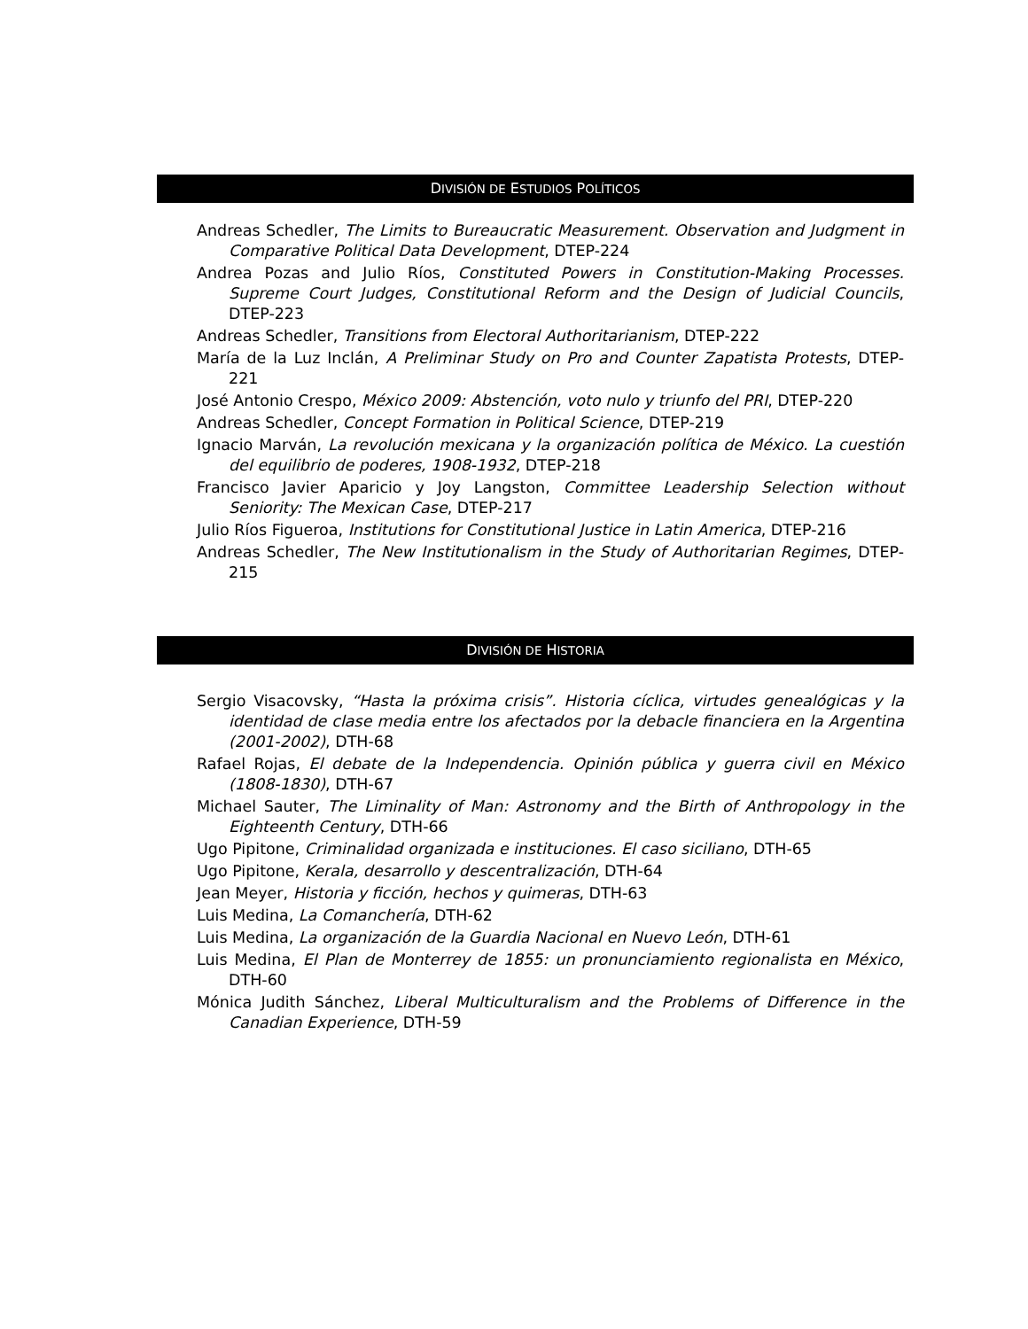DIVISIÓN DE ESTUDIOS POLÍTICOS
Andreas Schedler, The Limits to Bureaucratic Measurement. Observation and Judgment in Comparative Political Data Development, DTEP-224
Andrea Pozas and Julio Ríos, Constituted Powers in Constitution-Making Processes. Supreme Court Judges, Constitutional Reform and the Design of Judicial Councils, DTEP-223
Andreas Schedler, Transitions from Electoral Authoritarianism, DTEP-222
María de la Luz Inclán, A Preliminar Study on Pro and Counter Zapatista Protests, DTEP-221
José Antonio Crespo, México 2009: Abstención, voto nulo y triunfo del PRI, DTEP-220
Andreas Schedler, Concept Formation in Political Science, DTEP-219
Ignacio Marván, La revolución mexicana y la organización política de México. La cuestión del equilibrio de poderes, 1908-1932, DTEP-218
Francisco Javier Aparicio y Joy Langston, Committee Leadership Selection without Seniority: The Mexican Case, DTEP-217
Julio Ríos Figueroa, Institutions for Constitutional Justice in Latin America, DTEP-216
Andreas Schedler, The New Institutionalism in the Study of Authoritarian Regimes, DTEP-215
DIVISIÓN DE HISTORIA
Sergio Visacovsky, “Hasta la próxima crisis”. Historia cíclica, virtudes genealógicas y la identidad de clase media entre los afectados por la debacle financiera en la Argentina (2001-2002), DTH-68
Rafael Rojas, El debate de la Independencia. Opinión pública y guerra civil en México (1808-1830), DTH-67
Michael Sauter, The Liminality of Man: Astronomy and the Birth of Anthropology in the Eighteenth Century, DTH-66
Ugo Pipitone, Criminalidad organizada e instituciones. El caso siciliano, DTH-65
Ugo Pipitone, Kerala, desarrollo y descentralización, DTH-64
Jean Meyer, Historia y ficción, hechos y quimeras, DTH-63
Luis Medina, La Comanchería, DTH-62
Luis Medina, La organización de la Guardia Nacional en Nuevo León, DTH-61
Luis Medina, El Plan de Monterrey de 1855: un pronunciamiento regionalista en México, DTH-60
Mónica Judith Sánchez, Liberal Multiculturalism and the Problems of Difference in the Canadian Experience, DTH-59